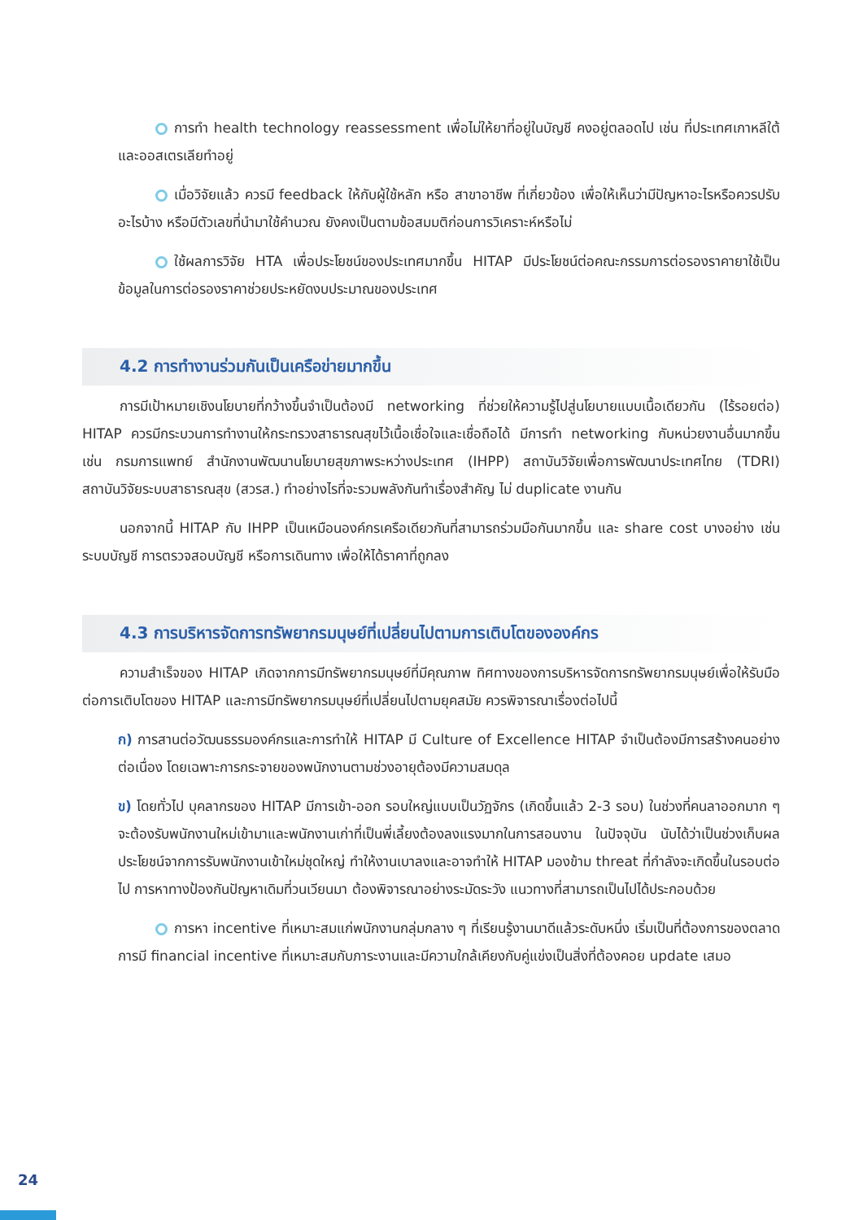การทำ health technology reassessment เพื่อไม่ให้ยาที่อยู่ในบัญชี คงอยู่ตลอดไป เช่น ที่ประเทศเกาหลีใต้และออสเตรเลียทำอยู่
เมื่อวิจัยแล้ว ควรมี feedback ให้กับผู้ใช้หลัก หรือ สาขาอาชีพ ที่เกี่ยวข้อง เพื่อให้เห็นว่ามีปัญหาอะไรหรือควรปรับอะไรบ้าง หรือมีตัวเลขที่นำมาใช้คำนวณ ยังคงเป็นตามข้อสมมติก่อนการวิเคราะห์หรือไม่
ใช้ผลการวิจัย HTA เพื่อประโยชน์ของประเทศมากขึ้น HITAP มีประโยชน์ต่อคณะกรรมการต่อรองราคายาใช้เป็นข้อมูลในการต่อรองราคาช่วยประหยัดงบประมาณของประเทศ
4.2 การทำงานร่วมกันเป็นเครือข่ายมากขึ้น
การมีเป้าหมายเชิงนโยบายที่กว้างขึ้นจำเป็นต้องมี networking ที่ช่วยให้ความรู้ไปสู่นโยบายแบบเนื้อเดียวกัน (ไร้รอยต่อ) HITAP ควรมีกระบวนการทำงานให้กระทรวงสาธารณสุขไว้เนื้อเชื่อใจและเชื่อถือได้ มีการทำ networking กับหน่วยงานอื่นมากขึ้น เช่น กรมการแพทย์ สำนักงานพัฒนานโยบายสุขภาพระหว่างประเทศ (IHPP) สถาบันวิจัยเพื่อการพัฒนาประเทศไทย (TDRI) สถาบันวิจัยระบบสาธารณสุข (สวรส.) ทำอย่างไรที่จะรวมพลังกันทำเรื่องสำคัญ ไม่ duplicate งานกัน
นอกจากนี้ HITAP กับ IHPP เป็นเหมือนองค์กรเครือเดียวกันที่สามารถร่วมมือกันมากขึ้น และ share cost บางอย่าง เช่น ระบบบัญชี การตรวจสอบบัญชี หรือการเดินทาง เพื่อให้ได้ราคาที่ถูกลง
4.3 การบริหารจัดการทรัพยากรมนุษย์ที่เปลี่ยนไปตามการเติบโตขององค์กร
ความสำเร็จของ HITAP เกิดจากการมีทรัพยากรมนุษย์ที่มีคุณภาพ ทิศทางของการบริหารจัดการทรัพยากรมนุษย์เพื่อให้รับมือต่อการเติบโตของ HITAP และการมีทรัพยากรมนุษย์ที่เปลี่ยนไปตามยุคสมัย ควรพิจารณาเรื่องต่อไปนี้
ก) การสานต่อวัฒนธรรมองค์กรและการทำให้ HITAP มี Culture of Excellence HITAP จำเป็นต้องมีการสร้างคนอย่างต่อเนื่อง โดยเฉพาะการกระจายของพนักงานตามช่วงอายุต้องมีความสมดุล
ข) โดยทั่วไป บุคลากรของ HITAP มีการเข้า-ออก รอบใหญ่แบบเป็นวัฏจักร (เกิดขึ้นแล้ว 2-3 รอบ) ในช่วงที่คนลาออกมาก ๆ จะต้องรับพนักงานใหม่เข้ามาและพนักงานเก่าที่เป็นพี่เลี้ยงต้องลงแรงมากในการสอนงาน ในปัจจุบัน นับได้ว่าเป็นช่วงเก็บผลประโยชน์จากการรับพนักงานเข้าใหม่ชุดใหญ่ ทำให้งานเบาลงและอาจทำให้ HITAP มองข้าม threat ที่กำลังจะเกิดขึ้นในรอบต่อไป การหาทางป้องกันปัญหาเดิมที่วนเวียนมา ต้องพิจารณาอย่างระมัดระวัง แนวทางที่สามารถเป็นไปได้ประกอบด้วย
การหา incentive ที่เหมาะสมแก่พนักงานกลุ่มกลาง ๆ ที่เรียนรู้งานมาดีแล้วระดับหนึ่ง เริ่มเป็นที่ต้องการของตลาด การมี financial incentive ที่เหมาะสมกับภาระงานและมีความใกล้เคียงกับคู่แข่งเป็นสิ่งที่ต้องคอย update เสมอ
24